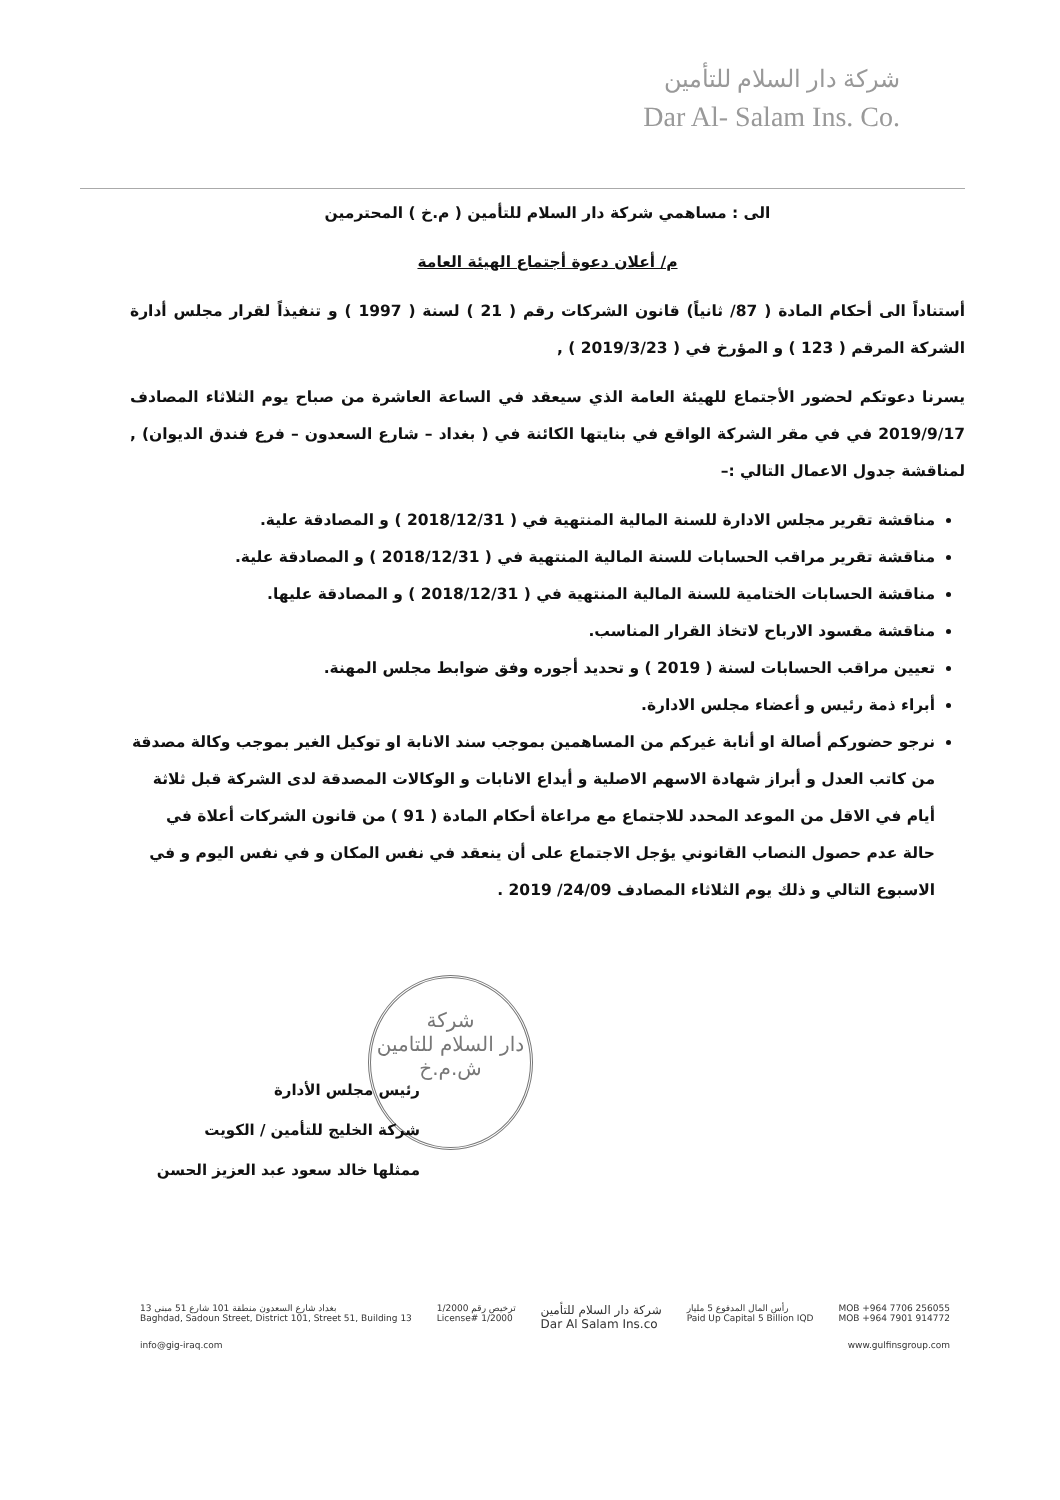شركة دار السلام للتأمين
Dar Al- Salam Ins. Co.
الى : مساهمي شركة دار السلام للتأمين ( م.خ ) المحترمين
م/ أعلان دعوة أجتماع الهيئة العامة
أستناداً الى أحكام المادة ( 87/ ثانياً) قانون الشركات رقم ( 21 ) لسنة ( 1997 ) و تنفيذاً لقرار مجلس أدارة الشركة المرقم ( 123 ) و المؤرخ في ( 2019/3/23 ) ,
يسرنا دعوتكم لحضور الأجتماع للهيئة العامة الذي سيعقد في الساعة العاشرة من صباح يوم الثلاثاء المصادف 2019/9/17 في في مقر الشركة الواقع في بنايتها الكائنة في ( بغداد – شارع السعدون – فرع فندق الديوان) , لمناقشة جدول الاعمال التالي :–
مناقشة تقرير مجلس الادارة للسنة المالية المنتهية في ( 2018/12/31 ) و المصادقة علية.
مناقشة تقرير مراقب الحسابات للسنة المالية المنتهية في ( 2018/12/31 ) و المصادقة علية.
مناقشة الحسابات الختامية للسنة المالية المنتهية في ( 2018/12/31 ) و المصادقة عليها.
مناقشة مقسود الارباح لاتخاذ القرار المناسب.
تعيين مراقب الحسابات لسنة ( 2019 ) و تحديد أجوره وفق ضوابط مجلس المهنة.
أبراء ذمة رئيس و أعضاء مجلس الادارة.
نرجو حضوركم أصالة او أنابة غيركم من المساهمين بموجب سند الانابة او توكيل الغير بموجب وكالة مصدقة من كاتب العدل و أبراز شهادة الاسهم الاصلية و أيداع الانابات و الوكالات المصدقة لدى الشركة قبل ثلاثة أيام في الاقل من الموعد المحدد للاجتماع مع مراعاة أحكام المادة ( 91 ) من قانون الشركات أعلاة في حالة عدم حصول النصاب القانوني يؤجل الاجتماع على أن ينعقد في نفس المكان و في نفس اليوم و في الاسبوع التالي و ذلك يوم الثلاثاء المصادف 24/09/ 2019 .
شركة
دار السلام للتامين
ش.م.خ
رئيس مجلس الأدارة
شركة الخليج للتأمين / الكويت
ممثلها خالد سعود عبد العزيز الحسن
بغداد شارع السعدون منطقة 101 شارع 51 مبنى 13
Baghdad, Sadoun Street, District 101, Street 51, Building 13
ترخيص رقم 1/2000
License# 1/2000
شركة دار السلام للتأمين
Dar Al Salam Ins.co
رأس المال المدفوع 5 مليار
Paid Up Capital 5 Billion IQD
MOB +964 7706 256055
MOB +964 7901 914772
info@gig-iraq.com www.gulfinsgroup.com